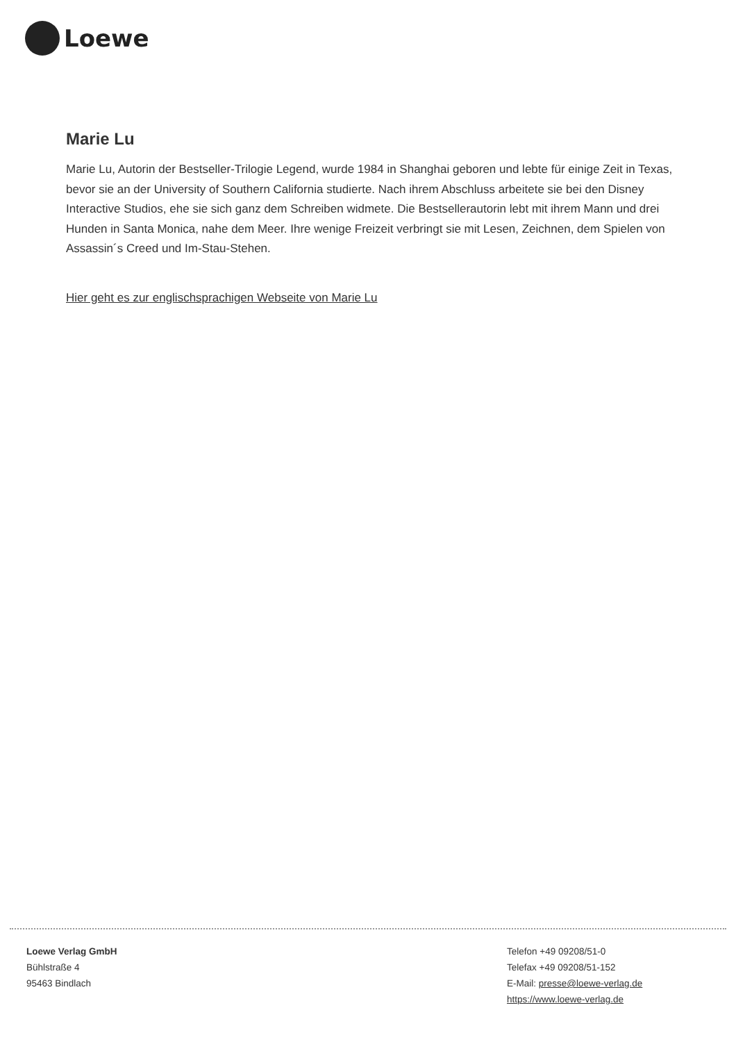Loewe
Marie Lu
Marie Lu, Autorin der Bestseller-Trilogie Legend, wurde 1984 in Shanghai geboren und lebte für einige Zeit in Texas, bevor sie an der University of Southern California studierte. Nach ihrem Abschluss arbeitete sie bei den Disney Interactive Studios, ehe sie sich ganz dem Schreiben widmete. Die Bestsellerautorin lebt mit ihrem Mann und drei Hunden in Santa Monica, nahe dem Meer. Ihre wenige Freizeit verbringt sie mit Lesen, Zeichnen, dem Spielen von Assassin´s Creed und Im-Stau-Stehen.
Hier geht es zur englischsprachigen Webseite von Marie Lu
Loewe Verlag GmbH
Bühlstraße 4
95463 Bindlach
Telefon +49 09208/51-0
Telefax +49 09208/51-152
E-Mail: presse@loewe-verlag.de
https://www.loewe-verlag.de